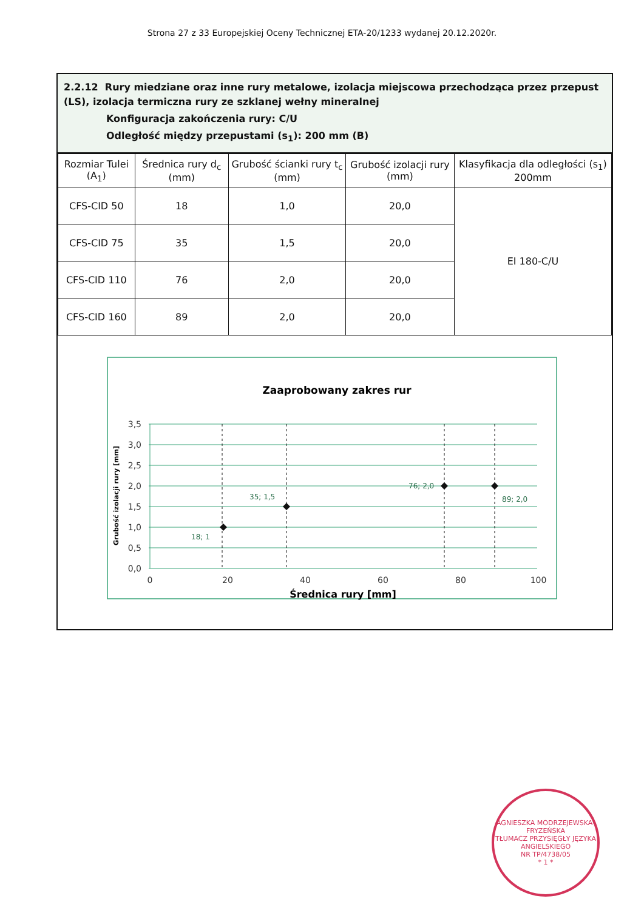Strona 27 z 33 Europejskiej Oceny Technicznej ETA-20/1233 wydanej 20.12.2020r.
2.2.12 Rury miedziane oraz inne rury metalowe, izolacja miejscowa przechodząca przez przepust (LS), izolacja termiczna rury ze szklanej wełny mineralnej
Konfiguracja zakończenia rury: C/U
Odległość między przepustami (s<sub>1</sub>): 200 mm (B)
| Rozmiar Tulei (A<sub>1</sub>) | Średnica rury d<sub>c</sub> (mm) | Grubość ścianki rury t<sub>c</sub> (mm) | Grubość izolacji rury (mm) | Klasyfikacja dla odległości (s<sub>1</sub>) 200mm |
| --- | --- | --- | --- | --- |
| CFS-CID 50 | 18 | 1,0 | 20,0 | EI 180-C/U |
| CFS-CID 75 | 35 | 1,5 | 20,0 | |
| CFS-CID 110 | 76 | 2,0 | 20,0 | |
| CFS-CID 160 | 89 | 2,0 | 20,0 | |
Zaaprobowany zakres rur
18; 1
35; 1,5
76; 2,0
89; 2,0
3,5
3,0
2,5
2,0
1,5
1,0
0,5
0,0
0
20
40
60
80
100
Średnica rury [mm]
Grubość izolacji rury [mm]
AGNIESZKA MODRZEJEWSKA-FRYZEŃSKA
TŁUMACZ PRZYSIĘGŁY JĘZYKA ANGIELSKIEGO
NR TP/4738/05
* 1 *